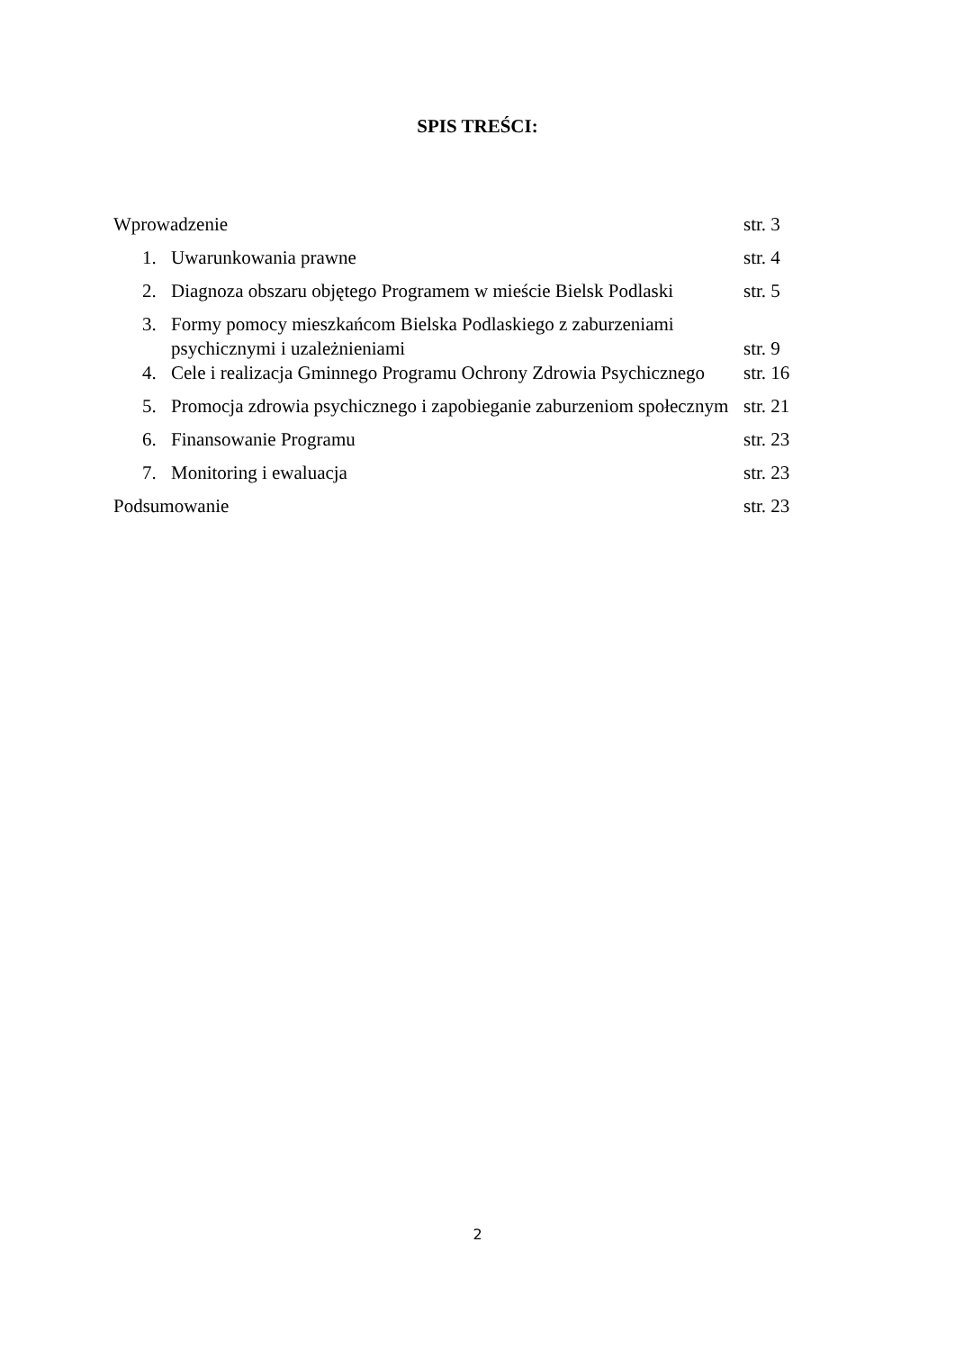SPIS TREŚCI:
Wprowadzenie str. 3
1. Uwarunkowania prawne str. 4
2. Diagnoza obszaru objętego Programem w mieście Bielsk Podlaski str. 5
3. Formy pomocy mieszkańcom Bielska Podlaskiego z zaburzeniami
psychicznymi i uzależnieniami
str. 9
4. Cele i realizacja Gminnego Programu Ochrony Zdrowia Psychicznego str. 16
5. Promocja zdrowia psychicznego i zapobieganie zaburzeniom społecznym str. 21
6. Finansowanie Programu str. 23
7. Monitoring i ewaluacja str. 23
Podsumowanie str. 23
2